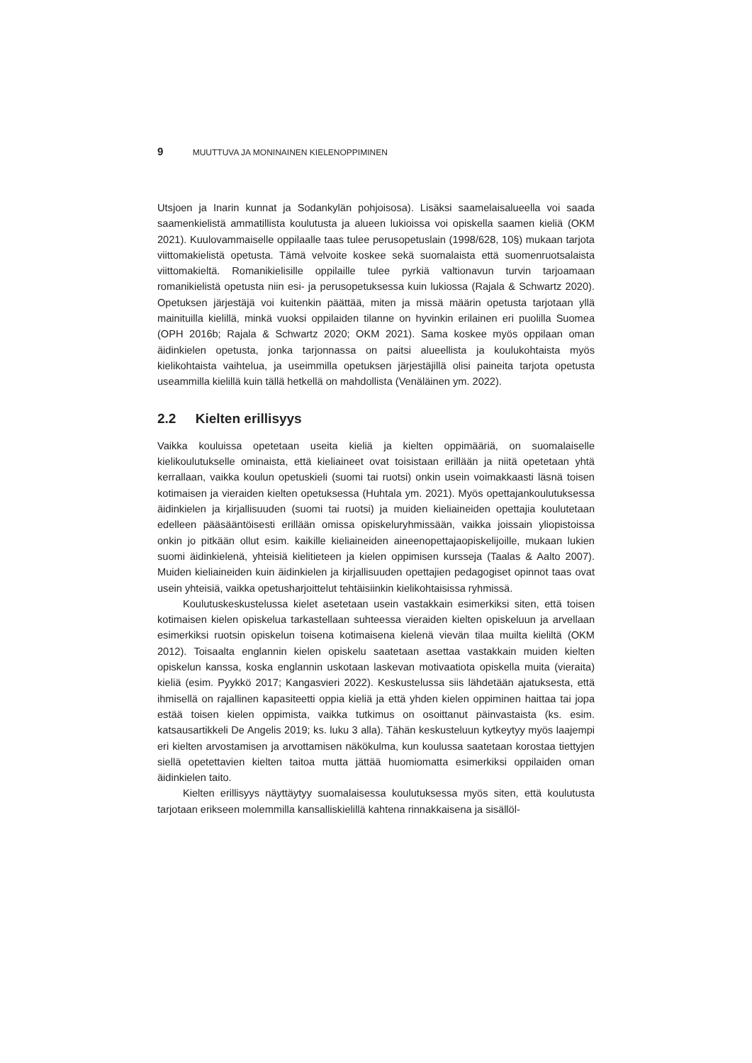9 MUUTTUVA JA MONINAINEN KIELENOPPIMINEN
Utsjoen ja Inarin kunnat ja Sodankylän pohjoisosa). Lisäksi saamelaisalueella voi saada saamenkielistä ammatillista koulutusta ja alueen lukioissa voi opiskella saamen kieliä (OKM 2021). Kuulovammaiselle oppilaalle taas tulee perusopetuslain (1998/628, 10§) mukaan tarjota viittomakielistä opetusta. Tämä velvoite koskee sekä suomalaista että suomenruotsalaista viittomakieltä. Romanikielisille oppilaille tulee pyrkiä valtionavun turvin tarjoamaan romanikielistä opetusta niin esi- ja perusopetuksessa kuin lukiossa (Rajala & Schwartz 2020). Opetuksen järjestäjä voi kuitenkin päättää, miten ja missä määrin opetusta tarjotaan yllä mainituilla kielillä, minkä vuoksi oppilaiden tilanne on hyvinkin erilainen eri puolilla Suomea (OPH 2016b; Rajala & Schwartz 2020; OKM 2021). Sama koskee myös oppilaan oman äidinkielen opetusta, jonka tarjonnassa on paitsi alueellista ja koulukohtaista myös kielikohtaista vaihtelua, ja useimmilla opetuksen järjestäjillä olisi paineita tarjota opetusta useammilla kielillä kuin tällä hetkellä on mahdollista (Venäläinen ym. 2022).
2.2 Kielten erillisyys
Vaikka kouluissa opetetaan useita kieliä ja kielten oppimääriä, on suomalaiselle kielikoulutukselle ominaista, että kieliaineet ovat toisistaan erillään ja niitä opetetaan yhtä kerrallaan, vaikka koulun opetuskieli (suomi tai ruotsi) onkin usein voimakkaasti läsnä toisen kotimaisen ja vieraiden kielten opetuksessa (Huhtala ym. 2021). Myös opettajankoulutuksessa äidinkielen ja kirjallisuuden (suomi tai ruotsi) ja muiden kieliaineiden opettajia koulutetaan edelleen pääsääntöisesti erillään omissa opiskeluryhmissään, vaikka joissain yliopistoissa onkin jo pitkään ollut esim. kaikille kieliaineiden aineenopettajaopiskelijoille, mukaan lukien suomi äidinkielenä, yhteisiä kielitieteen ja kielen oppimisen kursseja (Taalas & Aalto 2007). Muiden kieliaineiden kuin äidinkielen ja kirjallisuuden opettajien pedagogiset opinnot taas ovat usein yhteisiä, vaikka opetusharjoittelut tehtäisiinkin kielikohtaisissa ryhmissä.
Koulutuskeskustelussa kielet asetetaan usein vastakkain esimerkiksi siten, että toisen kotimaisen kielen opiskelua tarkastellaan suhteessa vieraiden kielten opiskeluun ja arvellaan esimerkiksi ruotsin opiskelun toisena kotimaisena kielenä vievän tilaa muilta kieliltä (OKM 2012). Toisaalta englannin kielen opiskelu saatetaan asettaa vastakkain muiden kielten opiskelun kanssa, koska englannin uskotaan laskevan motivaatiota opiskella muita (vieraita) kieliä (esim. Pyykkö 2017; Kangasvieri 2022). Keskustelussa siis lähdetään ajatuksesta, että ihmisellä on rajallinen kapasiteetti oppia kieliä ja että yhden kielen oppiminen haittaa tai jopa estää toisen kielen oppimista, vaikka tutkimus on osoittanut päinvastaista (ks. esim. katsausartikkeli De Angelis 2019; ks. luku 3 alla). Tähän keskusteluun kytkeytyy myös laajempi eri kielten arvostamisen ja arvottamisen näkökulma, kun koulussa saatetaan korostaa tiettyjen siellä opetettavien kielten taitoa mutta jättää huomiomatta esimerkiksi oppilaiden oman äidinkielen taito.
Kielten erillisyys näyttäytyy suomalaisessa koulutuksessa myös siten, että koulutusta tarjotaan erikseen molemmilla kansalliskielillä kahtena rinnakkaisena ja sisällöl-